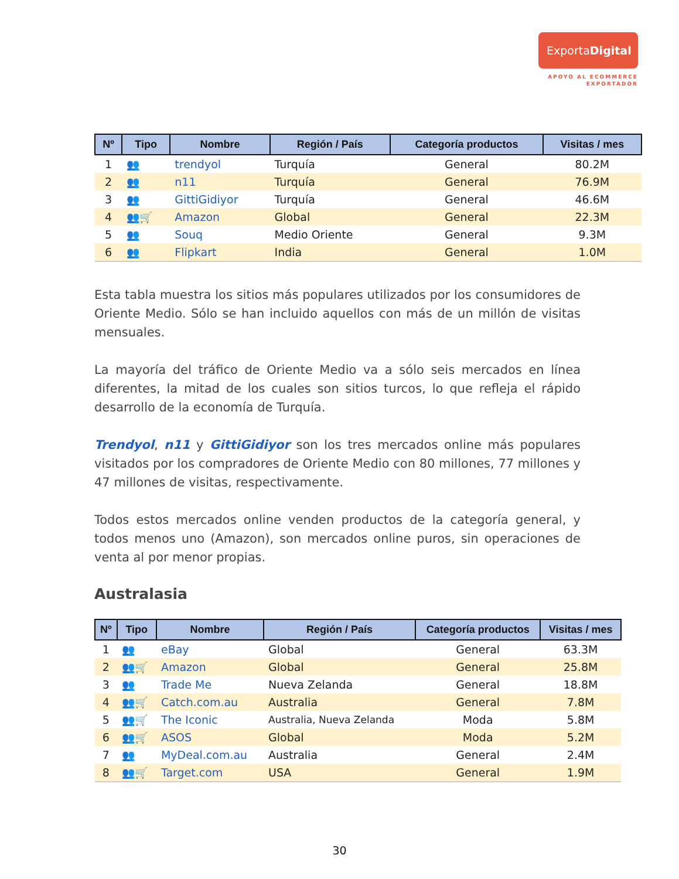ExportaDigital
APOYO AL ECOMMERCE
EXPORTADOR
| Nº | Tipo | Nombre | Región / País | Categoría productos | Visitas / mes |
| --- | --- | --- | --- | --- | --- |
| 1 | 👥 | trendyol | Turquía | General | 80.2M |
| 2 | 👥 | n11 | Turquía | General | 76.9M |
| 3 | 👥 | GittiGidiyor | Turquía | General | 46.6M |
| 4 | 👥🛒 | Amazon | Global | General | 22.3M |
| 5 | 👥 | Souq | Medio Oriente | General | 9.3M |
| 6 | 👥 | Flipkart | India | General | 1.0M |
Esta tabla muestra los sitios más populares utilizados por los consumidores de Oriente Medio. Sólo se han incluido aquellos con más de un millón de visitas mensuales.
La mayoría del tráfico de Oriente Medio va a sólo seis mercados en línea diferentes, la mitad de los cuales son sitios turcos, lo que refleja el rápido desarrollo de la economía de Turquía.
Trendyol, n11 y GittiGidiyor son los tres mercados online más populares visitados por los compradores de Oriente Medio con 80 millones, 77 millones y 47 millones de visitas, respectivamente.
Todos estos mercados online venden productos de la categoría general, y todos menos uno (Amazon), son mercados online puros, sin operaciones de venta al por menor propias.
Australasia
| Nº | Tipo | Nombre | Región / País | Categoría productos | Visitas / mes |
| --- | --- | --- | --- | --- | --- |
| 1 | 👥 | eBay | Global | General | 63.3M |
| 2 | 👥🛒 | Amazon | Global | General | 25.8M |
| 3 | 👥 | Trade Me | Nueva Zelanda | General | 18.8M |
| 4 | 👥🛒 | Catch.com.au | Australia | General | 7.8M |
| 5 | 👥🛒 | The Iconic | Australia, Nueva Zelanda | Moda | 5.8M |
| 6 | 👥🛒 | ASOS | Global | Moda | 5.2M |
| 7 | 👥 | MyDeal.com.au | Australia | General | 2.4M |
| 8 | 👥🛒 | Target.com | USA | General | 1.9M |
30